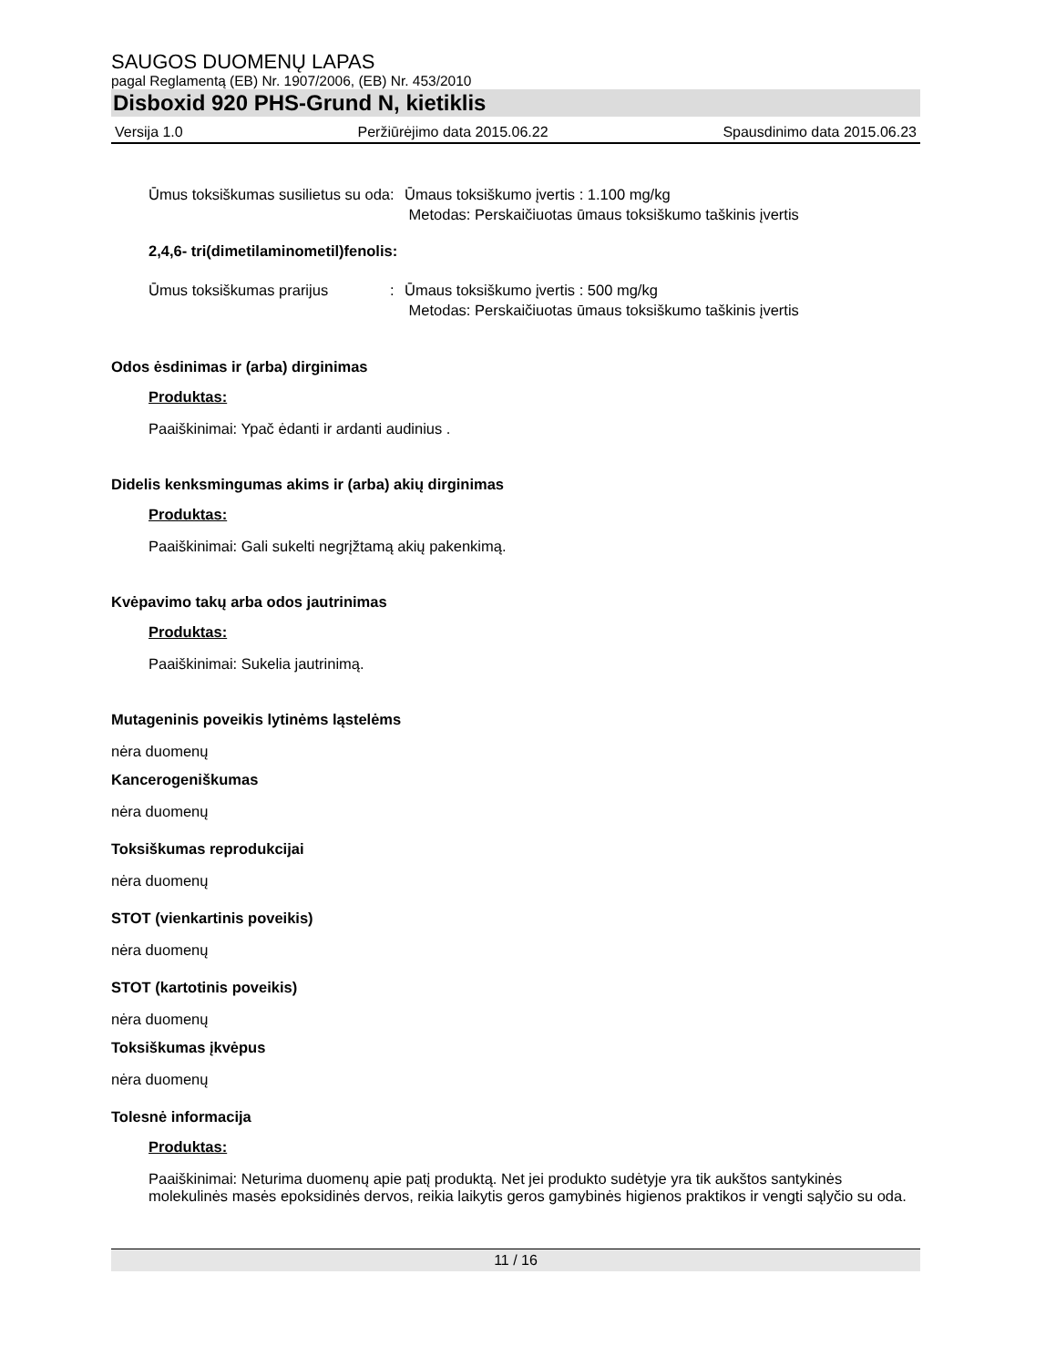SAUGOS DUOMENŲ LAPAS
pagal Reglamentą (EB) Nr. 1907/2006, (EB) Nr. 453/2010
Disboxid 920 PHS-Grund N, kietiklis
Versija 1.0 Peržiūrėjimo data 2015.06.22 Spausdinimo data 2015.06.23
Ūmus toksiškumas susilietus su oda
: Ūmaus toksiškumo įvertis : 1.100 mg/kg
Metodas: Perskaičiuotas ūmaus toksiškumo taškinis įvertis
2,4,6- tri(dimetilaminometil)fenolis:
Ūmus toksiškumas prarijus : Ūmaus toksiškumo įvertis : 500 mg/kg
Metodas: Perskaičiuotas ūmaus toksiškumo taškinis įvertis
Odos ėsdinimas ir (arba) dirginimas
Produktas:
Paaiškinimai: Ypač ėdanti ir ardanti audinius .
Didelis kenksmingumas akims ir (arba) akių dirginimas
Produktas:
Paaiškinimai: Gali sukelti negrįžtamą akių pakenkimą.
Kvėpavimo takų arba odos jautrinimas
Produktas:
Paaiškinimai: Sukelia jautrinimą.
Mutageninis poveikis lytinėms ląstelėms
nėra duomenų
Kancerogeniškumas
nėra duomenų
Toksiškumas reprodukcijai
nėra duomenų
STOT (vienkartinis poveikis)
nėra duomenų
STOT (kartotinis poveikis)
nėra duomenų
Toksiškumas įkvėpus
nėra duomenų
Tolesnė informacija
Produktas:
Paaiškinimai: Neturima duomenų apie patį produktą. Net jei produkto sudėtyje yra tik aukštos santykinės molekulinės masės epoksidinės dervos, reikia laikytis geros gamybinės higienos praktikos ir vengti sąlyčio su oda.
11 / 16